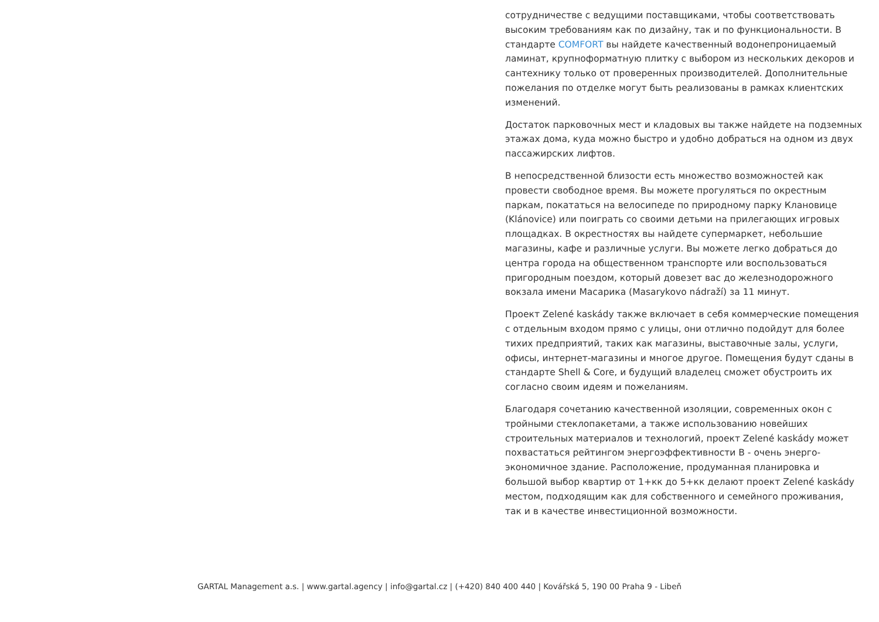сотрудничестве с ведущими поставщиками, чтобы соответствовать высоким требованиям как по дизайну, так и по функциональности. В стандарте COMFORT вы найдете качественный водонепроницаемый ламинат, крупноформатную плитку с выбором из нескольких декоров и сантехнику только от проверенных производителей. Дополнительные пожелания по отделке могут быть реализованы в рамках клиентских изменений.
Достаток парковочных мест и кладовых вы также найдете на подземных этажах дома, куда можно быстро и удобно добраться на одном из двух пассажирских лифтов.
В непосредственной близости есть множество возможностей как провести свободное время. Вы можете прогуляться по окрестным паркам, покататься на велосипеде по природному парку Клановице (Klánovice) или поиграть со своими детьми на прилегающих игровых площадках. В окрестностях вы найдете супермаркет, небольшие магазины, кафе и различные услуги. Вы можете легко добраться до центра города на общественном транспорте или воспользоваться пригородным поездом, который довезет вас до железнодорожного вокзала имени Масарика (Masarykovo nádraží) за 11 минут.
Проект Zelené kaskády также включает в себя коммерческие помещения с отдельным входом прямо с улицы, они отлично подойдут для более тихих предприятий, таких как магазины, выставочные залы, услуги, офисы, интернет-магазины и многое другое. Помещения будут сданы в стандарте Shell & Core, и будущий владелец сможет обустроить их согласно своим идеям и пожеланиям.
Благодаря сочетанию качественной изоляции, современных окон с тройными стеклопакетами, а также использованию новейших строительных материалов и технологий, проект Zelené kaskády может похвастаться рейтингом энергоэффективности B - очень энерго-экономичное здание. Расположение, продуманная планировка и большой выбор квартир от 1+кк до 5+кк делают проект Zelené kaskády местом, подходящим как для собственного и семейного проживания, так и в качестве инвестиционной возможности.
GARTAL Management a.s. | www.gartal.agency | info@gartal.cz | (+420) 840 400 440 | Kovářská 5, 190 00 Praha 9 - Libeň